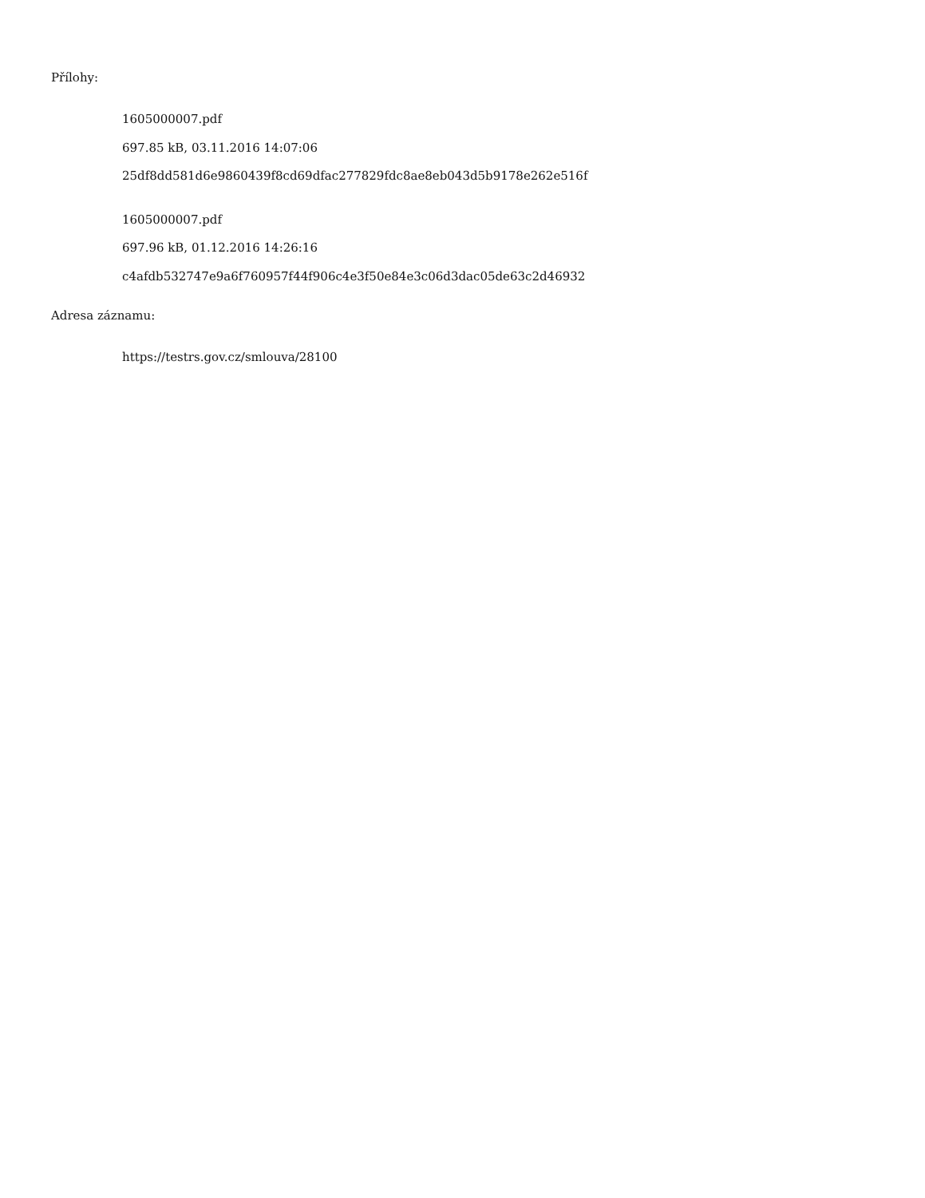Přílohy:
1605000007.pdf
697.85 kB, 03.11.2016 14:07:06
25df8dd581d6e9860439f8cd69dfac277829fdc8ae8eb043d5b9178e262e516f
1605000007.pdf
697.96 kB, 01.12.2016 14:26:16
c4afdb532747e9a6f760957f44f906c4e3f50e84e3c06d3dac05de63c2d46932
Adresa záznamu:
https://testrs.gov.cz/smlouva/28100